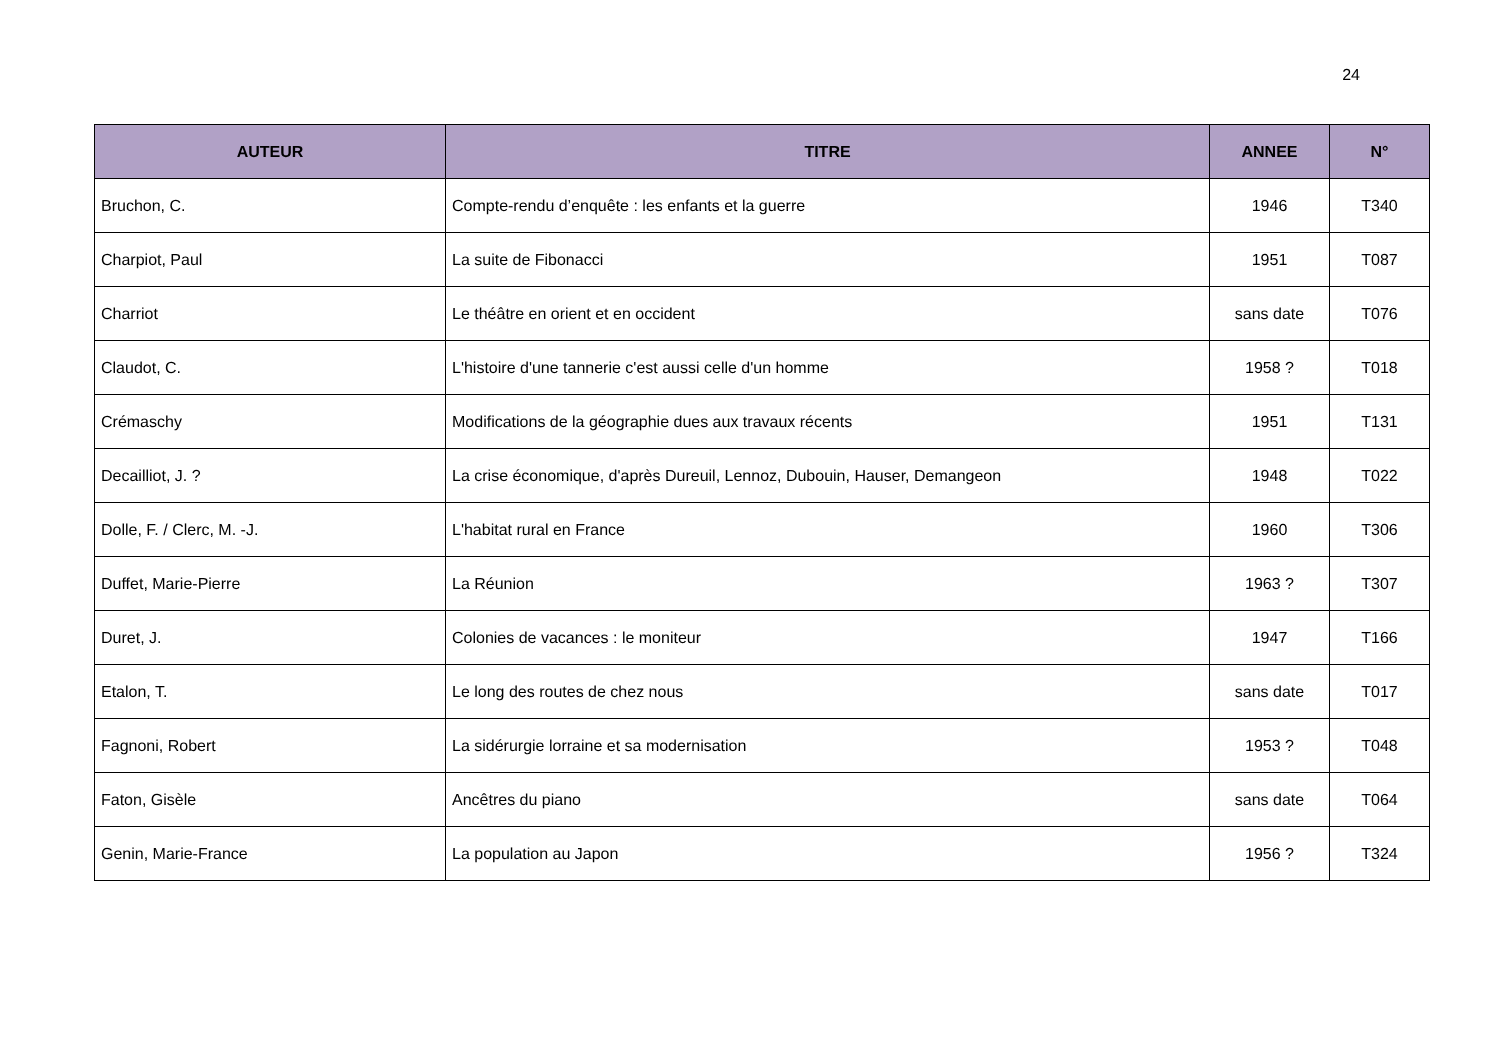24
| AUTEUR | TITRE | ANNEE | N° |
| --- | --- | --- | --- |
| Bruchon, C. | Compte-rendu d’enquête : les enfants et la guerre | 1946 | T340 |
| Charpiot, Paul | La suite de Fibonacci | 1951 | T087 |
| Charriot | Le théâtre en orient et en occident | sans date | T076 |
| Claudot, C. | L'histoire d'une tannerie c'est aussi celle d'un homme | 1958 ? | T018 |
| Crémaschy | Modifications de la géographie dues aux travaux récents | 1951 | T131 |
| Decailliot, J. ? | La crise économique, d'après Dureuil, Lennoz, Dubouin, Hauser, Demangeon | 1948 | T022 |
| Dolle, F. / Clerc, M. -J. | L'habitat rural en France | 1960 | T306 |
| Duffet, Marie-Pierre | La Réunion | 1963 ? | T307 |
| Duret, J. | Colonies de vacances : le moniteur | 1947 | T166 |
| Etalon, T. | Le long des routes de chez nous | sans date | T017 |
| Fagnoni, Robert | La sidérurgie lorraine et sa modernisation | 1953 ? | T048 |
| Faton, Gisèle | Ancêtres du piano | sans date | T064 |
| Genin, Marie-France | La population au Japon | 1956 ? | T324 |